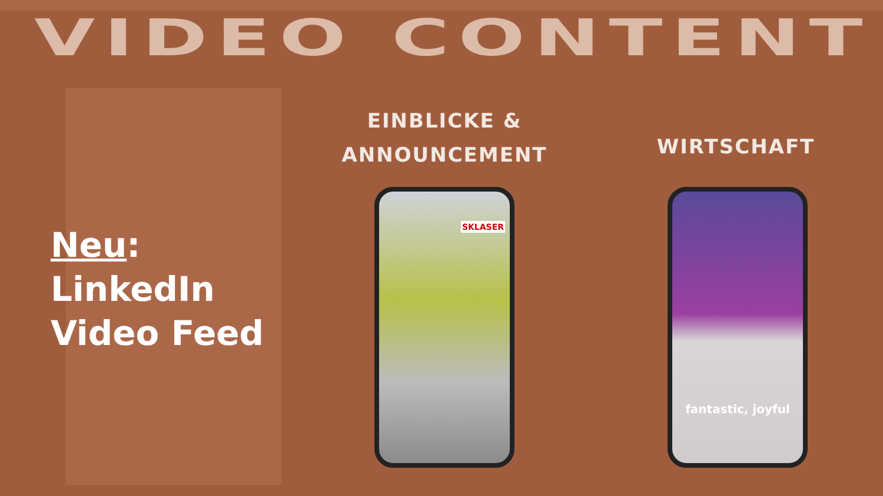VIDEO CONTENT
Neu:
LinkedIn
Video Feed
EINBLICKE &
ANNOUNCEMENT
WIRTSCHAFT
SKLASER fantastic, joyful